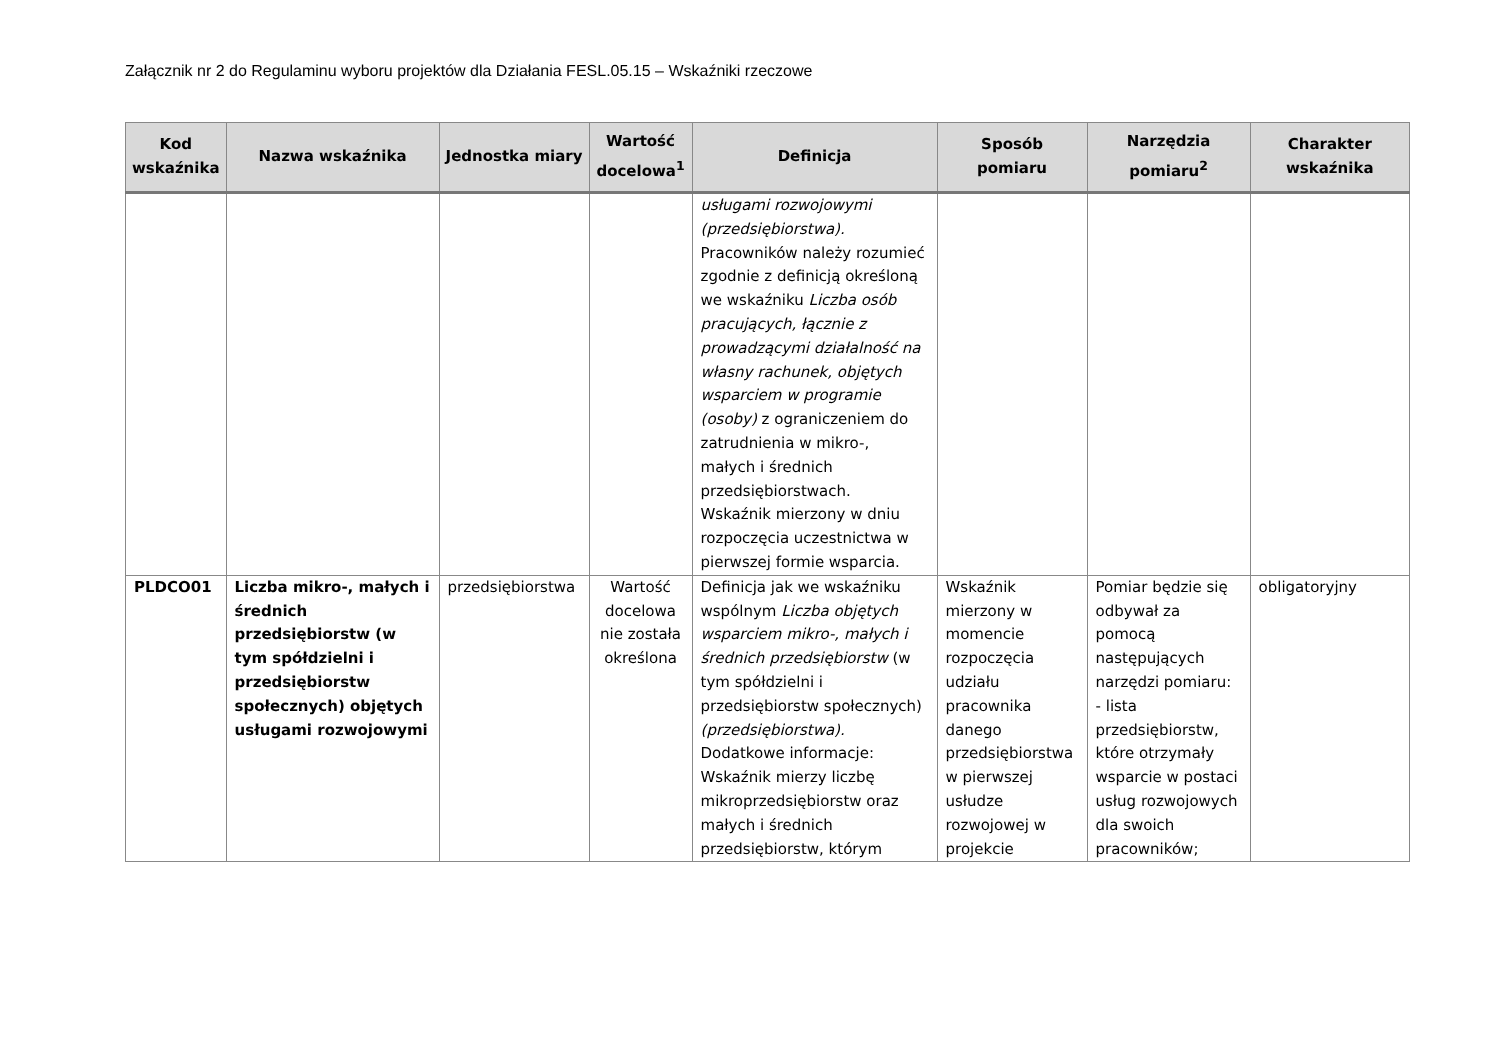Załącznik nr 2 do Regulaminu wyboru projektów dla Działania FESL.05.15 – Wskaźniki rzeczowe
| Kod wskaźnika | Nazwa wskaźnika | Jednostka miary | Wartość docelowa<sup>1</sup> | Definicja | Sposób pomiaru | Narzędzia pomiaru<sup>2</sup> | Charakter wskaźnika |
| --- | --- | --- | --- | --- | --- | --- | --- |
| | | | | usługami rozwojowymi (przedsiębiorstwa). Pracowników należy rozumieć zgodnie z definicją określoną we wskaźniku Liczba osób pracujących, łącznie z prowadzącymi działalność na własny rachunek, objętych wsparciem w programie (osoby) z ograniczeniem do zatrudnienia w mikro-, małych i średnich przedsiębiorstwach. Wskaźnik mierzony w dniu rozpoczęcia uczestnictwa w pierwszej formie wsparcia. | | | |
| PLDCO01 | Liczba mikro-, małych i średnich przedsiębiorstw (w tym spółdzielni i przedsiębiorstw społecznych) objętych usługami rozwojowymi | przedsiębiorstwa | Wartość docelowa nie została określona | Definicja jak we wskaźniku wspólnym Liczba objętych wsparciem mikro-, małych i średnich przedsiębiorstw (w tym spółdzielni i przedsiębiorstw społecznych) (przedsiębiorstwa). Dodatkowe informacje: Wskaźnik mierzy liczbę mikroprzedsiębiorstw oraz małych i średnich przedsiębiorstw, którym | Wskaźnik mierzony w momencie rozpoczęcia udziału pracownika danego przedsiębiorstwa w pierwszej usłudze rozwojowej w projekcie | Pomiar będzie się odbywał za pomocą następujących narzędzi pomiaru: - lista przedsiębiorstw, które otrzymały wsparcie w postaci usług rozwojowych dla swoich pracowników; | obligatoryjny |